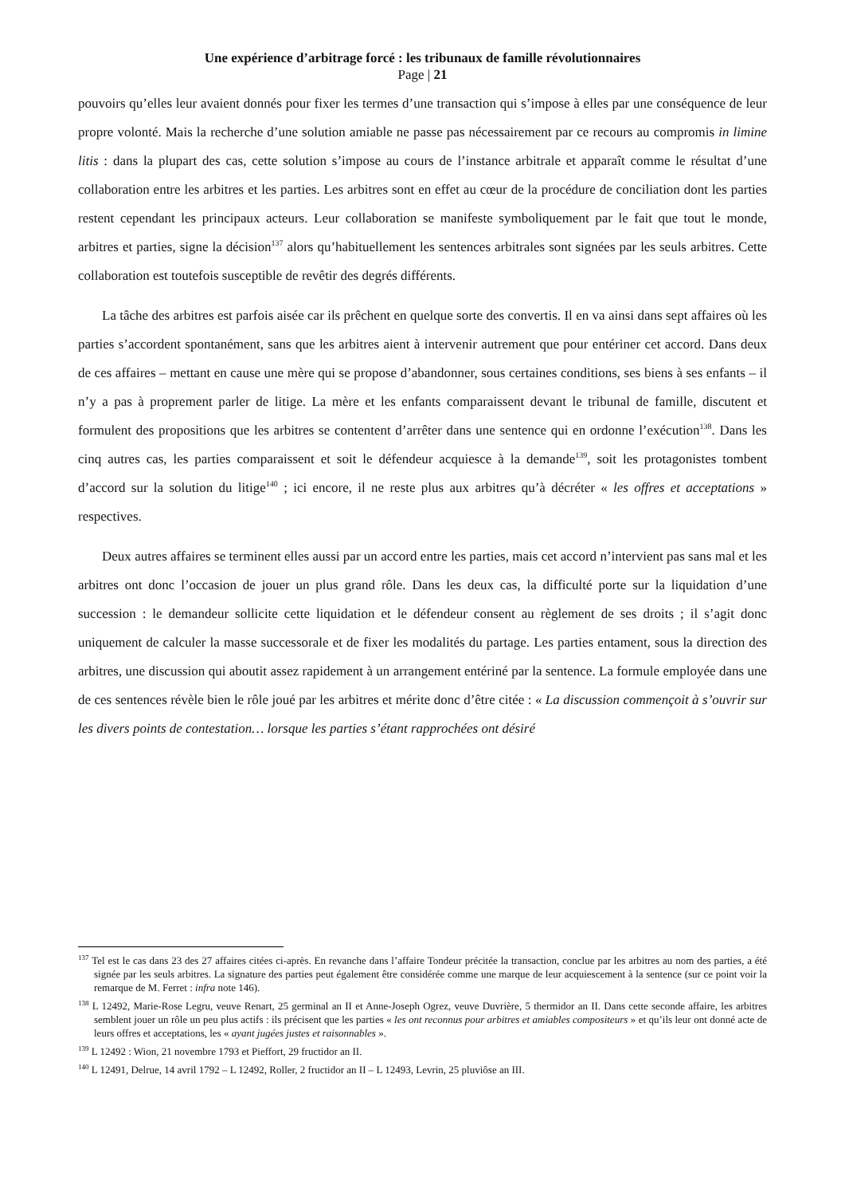Une expérience d’arbitrage forcé : les tribunaux de famille révolutionnaires
Page | 21
pouvoirs qu’elles leur avaient donnés pour fixer les termes d’une transaction qui s’impose à elles par une conséquence de leur propre volonté. Mais la recherche d’une solution amiable ne passe pas nécessairement par ce recours au compromis in limine litis : dans la plupart des cas, cette solution s’impose au cours de l’instance arbitrale et apparaît comme le résultat d’une collaboration entre les arbitres et les parties. Les arbitres sont en effet au cœur de la procédure de conciliation dont les parties restent cependant les principaux acteurs. Leur collaboration se manifeste symboliquement par le fait que tout le monde, arbitres et parties, signe la décision<sup>137</sup> alors qu’habituellement les sentences arbitrales sont signées par les seuls arbitres. Cette collaboration est toutefois susceptible de revêtir des degrés différents.
La tâche des arbitres est parfois aisée car ils prêchent en quelque sorte des convertis. Il en va ainsi dans sept affaires où les parties s’accordent spontanément, sans que les arbitres aient à intervenir autrement que pour entériner cet accord. Dans deux de ces affaires – mettant en cause une mère qui se propose d’abandonner, sous certaines conditions, ses biens à ses enfants – il n’y a pas à proprement parler de litige. La mère et les enfants comparaissent devant le tribunal de famille, discutent et formulent des propositions que les arbitres se contentent d’arrêter dans une sentence qui en ordonne l’exécution<sup>138</sup>. Dans les cinq autres cas, les parties comparaissent et soit le défendeur acquiesce à la demande<sup>139</sup>, soit les protagonistes tombent d’accord sur la solution du litige<sup>140</sup> ; ici encore, il ne reste plus aux arbitres qu’à décréter « les offres et acceptations » respectives.
Deux autres affaires se terminent elles aussi par un accord entre les parties, mais cet accord n’intervient pas sans mal et les arbitres ont donc l’occasion de jouer un plus grand rôle. Dans les deux cas, la difficulté porte sur la liquidation d’une succession : le demandeur sollicite cette liquidation et le défendeur consent au règlement de ses droits ; il s’agit donc uniquement de calculer la masse successorale et de fixer les modalités du partage. Les parties entament, sous la direction des arbitres, une discussion qui aboutit assez rapidement à un arrangement entériné par la sentence. La formule employée dans une de ces sentences révèle bien le rôle joué par les arbitres et mérite donc d’être citée : « La discussion commençoit à s’ouvrir sur les divers points de contestation… lorsque les parties s’étant rapprochées ont désiré
<sup>137</sup> Tel est le cas dans 23 des 27 affaires citées ci-après. En revanche dans l’affaire Tondeur précitée la transaction, conclue par les arbitres au nom des parties, a été signée par les seuls arbitres. La signature des parties peut également être considérée comme une marque de leur acquiescement à la sentence (sur ce point voir la remarque de M. Ferret : infra note 146).
<sup>138</sup> L 12492, Marie-Rose Legru, veuve Renart, 25 germinal an II et Anne-Joseph Ogrez, veuve Duvrière, 5 thermidor an II. Dans cette seconde affaire, les arbitres semblent jouer un rôle un peu plus actifs : ils précisent que les parties « les ont reconnus pour arbitres et amiables compositeurs » et qu’ils leur ont donné acte de leurs offres et acceptations, les « ayant jugées justes et raisonnables ».
<sup>139</sup> L 12492 : Wion, 21 novembre 1793 et Pieffort, 29 fructidor an II.
<sup>140</sup> L 12491, Delrue, 14 avril 1792 – L 12492, Roller, 2 fructidor an II – L 12493, Levrin, 25 pluviôse an III.